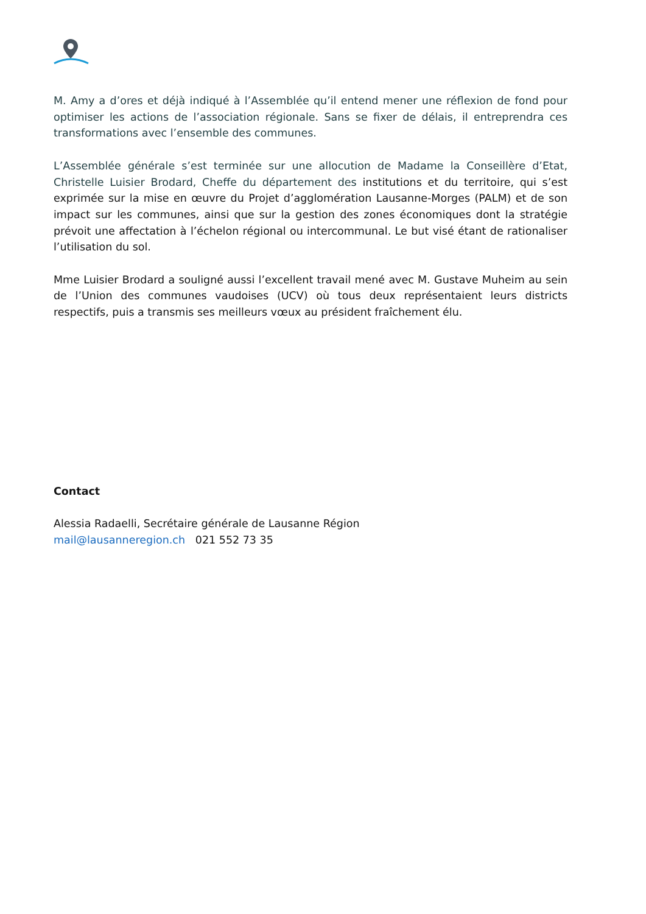M. Amy a d’ores et déjà indiqué à l’Assemblée qu’il entend mener une réflexion de fond pour optimiser les actions de l’association régionale. Sans se fixer de délais, il entreprendra ces transformations avec l’ensemble des communes.
L’Assemblée générale s’est terminée sur une allocution de Madame la Conseillère d’Etat, Christelle Luisier Brodard, Cheffe du département des institutions et du territoire, qui s’est exprimée sur la mise en œuvre du Projet d’agglomération Lausanne-Morges (PALM) et de son impact sur les communes, ainsi que sur la gestion des zones économiques dont la stratégie prévoit une affectation à l’échelon régional ou intercommunal. Le but visé étant de rationaliser l’utilisation du sol.
Mme Luisier Brodard a souligné aussi l’excellent travail mené avec M. Gustave Muheim au sein de l’Union des communes vaudoises (UCV) où tous deux représentaient leurs districts respectifs, puis a transmis ses meilleurs vœux au président fraîchement élu.
Contact
Alessia Radaelli, Secrétaire générale de Lausanne Région
mail@lausanneregion.ch 021 552 73 35